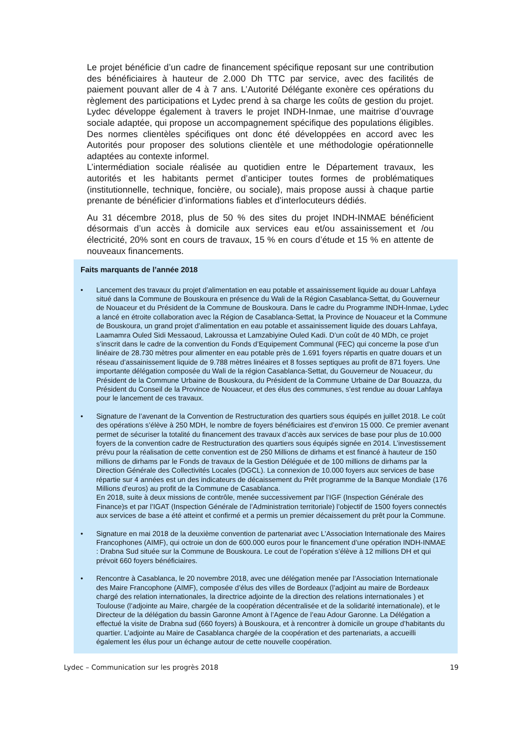Le projet bénéficie d’un cadre de financement spécifique reposant sur une contribution des bénéficiaires à hauteur de 2.000 Dh TTC par service, avec des facilités de paiement pouvant aller de 4 à 7 ans. L’Autorité Délégante exonère ces opérations du règlement des participations et Lydec prend à sa charge les coûts de gestion du projet. Lydec développe également à travers le projet INDH-Inmae, une maitrise d’ouvrage sociale adaptée, qui propose un accompagnement spécifique des populations éligibles. Des normes clientèles spécifiques ont donc été développées en accord avec les Autorités pour proposer des solutions clientèle et une méthodologie opérationnelle adaptées au contexte informel.
L’intermédiation sociale réalisée au quotidien entre le Département travaux, les autorités et les habitants permet d’anticiper toutes formes de problématiques (institutionnelle, technique, foncière, ou sociale), mais propose aussi à chaque partie prenante de bénéficier d’informations fiables et d’interlocuteurs dédiés.
Au 31 décembre 2018, plus de 50 % des sites du projet INDH-INMAE bénéficient désormais d’un accès à domicile aux services eau et/ou assainissement et /ou électricité, 20% sont en cours de travaux, 15 % en cours d’étude et 15 % en attente de nouveaux financements.
Faits marquants de l’année 2018
• Lancement des travaux du projet d’alimentation en eau potable et assainissement liquide au douar Lahfaya situé dans la Commune de Bouskoura en présence du Wali de la Région Casablanca-Settat, du Gouverneur de Nouaceur et du Président de la Commune de Bouskoura. Dans le cadre du Programme INDH-Inmae, Lydec a lancé en étroite collaboration avec la Région de Casablanca-Settat, la Province de Nouaceur et la Commune de Bouskoura, un grand projet d’alimentation en eau potable et assainissement liquide des douars Lahfaya, Laamamra Ouled Sidi Messaoud, Lakroussa et Lamzabiyine Ouled Kadi. D’un coût de 40 MDh, ce projet s’inscrit dans le cadre de la convention du Fonds d’Equipement Communal (FEC) qui concerne la pose d’un linéaire de 28.730 mètres pour alimenter en eau potable près de 1.691 foyers répartis en quatre douars et un réseau d’assainissement liquide de 9.788 mètres linéaires et 8 fosses septiques au profit de 871 foyers. Une importante délégation composée du Wali de la région Casablanca-Settat, du Gouverneur de Nouaceur, du Président de la Commune Urbaine de Bouskoura, du Président de la Commune Urbaine de Dar Bouazza, du Président du Conseil de la Province de Nouaceur, et des élus des communes, s’est rendue au douar Lahfaya pour le lancement de ces travaux.
• Signature de l’avenant de la Convention de Restructuration des quartiers sous équipés en juillet 2018. Le coût des opérations s’élève à 250 MDH, le nombre de foyers bénéficiaires est d’environ 15 000. Ce premier avenant permet de sécuriser la totalité du financement des travaux d’accès aux services de base pour plus de 10.000 foyers de la convention cadre de Restructuration des quartiers sous équipés signée en 2014. L’investissement prévu pour la réalisation de cette convention est de 250 Millions de dirhams et est financé à hauteur de 150 millions de dirhams par le Fonds de travaux de la Gestion Déléguée et de 100 millions de dirhams par la Direction Générale des Collectivités Locales (DGCL). La connexion de 10.000 foyers aux services de base répartie sur 4 années est un des indicateurs de décaissement du Prêt programme de la Banque Mondiale (176 Millions d’euros) au profit de la Commune de Casablanca.
En 2018, suite à deux missions de contrôle, menée successivement par l’IGF (Inspection Générale des Finance)s et par l’IGAT (Inspection Générale de l’Administration territoriale) l’objectif de 1500 foyers connectés aux services de base a été atteint et confirmé et a permis un premier décaissement du prêt pour la Commune.
• Signature en mai 2018 de la deuxième convention de partenariat avec L’Association Internationale des Maires Francophones (AIMF), qui octroie un don de 600.000 euros pour le financement d’une opération INDH-INMAE : Drabna Sud située sur la Commune de Bouskoura. Le cout de l’opération s’élève à 12 millions DH et qui prévoit 660 foyers bénéficiaires.
• Rencontre à Casablanca, le 20 novembre 2018, avec une délégation menée par l’Association Internationale des Maire Francophone (AIMF), composée d’élus des villes de Bordeaux (l’adjoint au maire de Bordeaux chargé des relation internationales, la directrice adjointe de la direction des relations internationales ) et Toulouse (l’adjointe au Maire, chargée de la coopération décentralisée et de la solidarité internationale), et le Directeur de la délégation du bassin Garonne Amont à l’Agence de l’eau Adour Garonne. La Délégation a effectué la visite de Drabna sud (660 foyers) à Bouskoura, et à rencontrer à domicile un groupe d’habitants du quartier. L’adjointe au Maire de Casablanca chargée de la coopération et des partenariats, a accueilli également les élus pour un échange autour de cette nouvelle coopération.
Lydec – Communication sur les progrès 2018 19